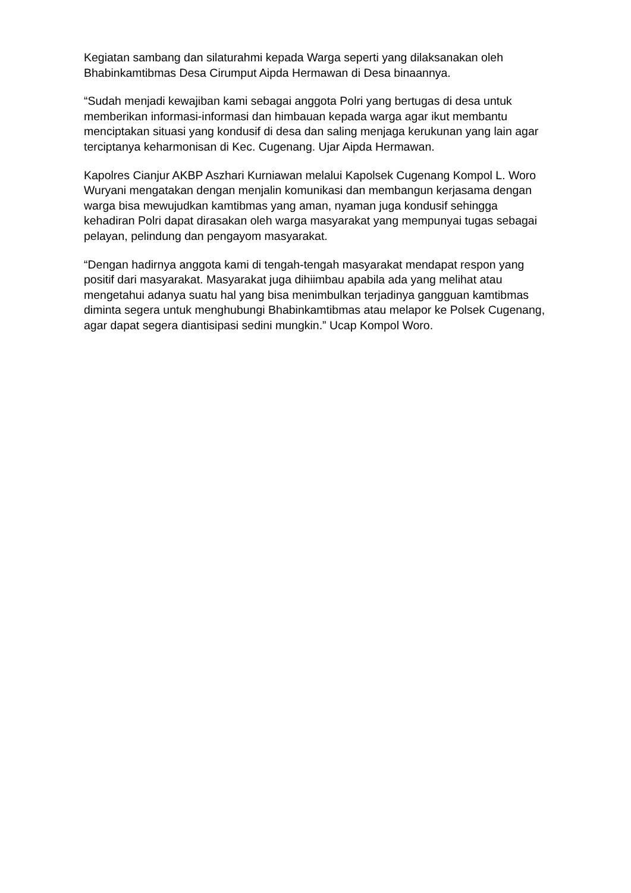Kegiatan sambang dan silaturahmi kepada Warga seperti yang dilaksanakan oleh Bhabinkamtibmas Desa Cirumput Aipda Hermawan di Desa binaannya.
“Sudah menjadi kewajiban kami sebagai anggota Polri yang bertugas di desa untuk memberikan informasi-informasi dan himbauan kepada warga agar ikut membantu menciptakan situasi yang kondusif di desa dan saling menjaga kerukunan yang lain agar terciptanya keharmonisan di Kec. Cugenang. Ujar Aipda Hermawan.
Kapolres Cianjur AKBP Aszhari Kurniawan melalui Kapolsek Cugenang Kompol L. Woro Wuryani mengatakan dengan menjalin komunikasi dan membangun kerjasama dengan warga bisa mewujudkan kamtibmas yang aman, nyaman juga kondusif sehingga kehadiran Polri dapat dirasakan oleh warga masyarakat yang mempunyai tugas sebagai pelayan, pelindung dan pengayom masyarakat.
“Dengan hadirnya anggota kami di tengah-tengah masyarakat mendapat respon yang positif dari masyarakat. Masyarakat juga dihiimbau apabila ada yang melihat atau mengetahui adanya suatu hal yang bisa menimbulkan terjadinya gangguan kamtibmas diminta segera untuk menghubungi Bhabinkamtibmas atau melapor ke Polsek Cugenang, agar dapat segera diantisipasi sedini mungkin.” Ucap Kompol Woro.